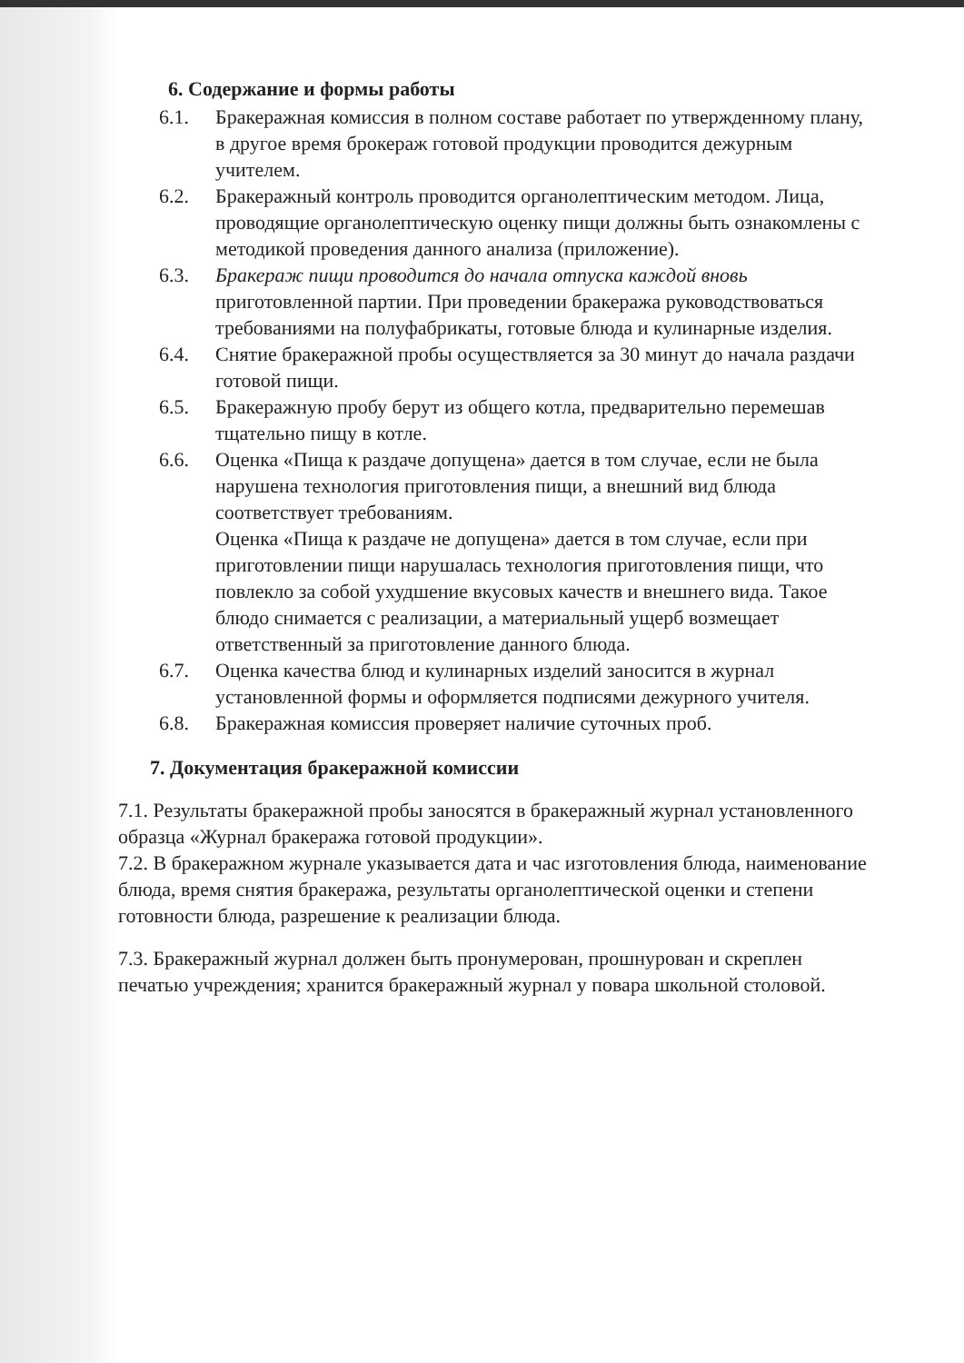6. Содержание и формы работы
6.1. Бракеражная комиссия в полном составе работает по утвержденному плану, в другое время брокераж готовой продукции проводится дежурным учителем.
6.2. Бракеражный контроль проводится органолептическим методом. Лица, проводящие органолептическую оценку пищи должны быть ознакомлены с методикой проведения данного анализа (приложение).
6.3. Бракераж пищи проводится до начала отпуска каждой вновь приготовленной партии. При проведении бракеража руководствоваться требованиями на полуфабрикаты, готовые блюда и кулинарные изделия.
6.4. Снятие бракеражной пробы осуществляется за 30 минут до начала раздачи готовой пищи.
6.5. Бракеражную пробу берут из общего котла, предварительно перемешав тщательно пищу в котле.
6.6. Оценка «Пища к раздаче допущена» дается в том случае, если не была нарушена технология приготовления пищи, а внешний вид блюда соответствует требованиям.
Оценка «Пища к раздаче не допущена» дается в том случае, если при приготовлении пищи нарушалась технология приготовления пищи, что повлекло за собой ухудшение вкусовых качеств и внешнего вида. Такое блюдо снимается с реализации, а материальный ущерб возмещает ответственный за приготовление данного блюда.
6.7. Оценка качества блюд и кулинарных изделий заносится в журнал установленной формы и оформляется подписями дежурного учителя.
6.8. Бракеражная комиссия проверяет наличие суточных проб.
7. Документация бракеражной комиссии
7.1. Результаты бракеражной пробы заносятся в бракеражный журнал установленного образца «Журнал бракеража готовой продукции».
7.2. В бракеражном журнале указывается дата и час изготовления блюда, наименование блюда, время снятия бракеража, результаты органолептической оценки и степени готовности блюда, разрешение к реализации блюда.
7.3. Бракеражный журнал должен быть пронумерован, прошнурован и скреплен печатью учреждения; хранится бракеражный журнал у повара школьной столовой.